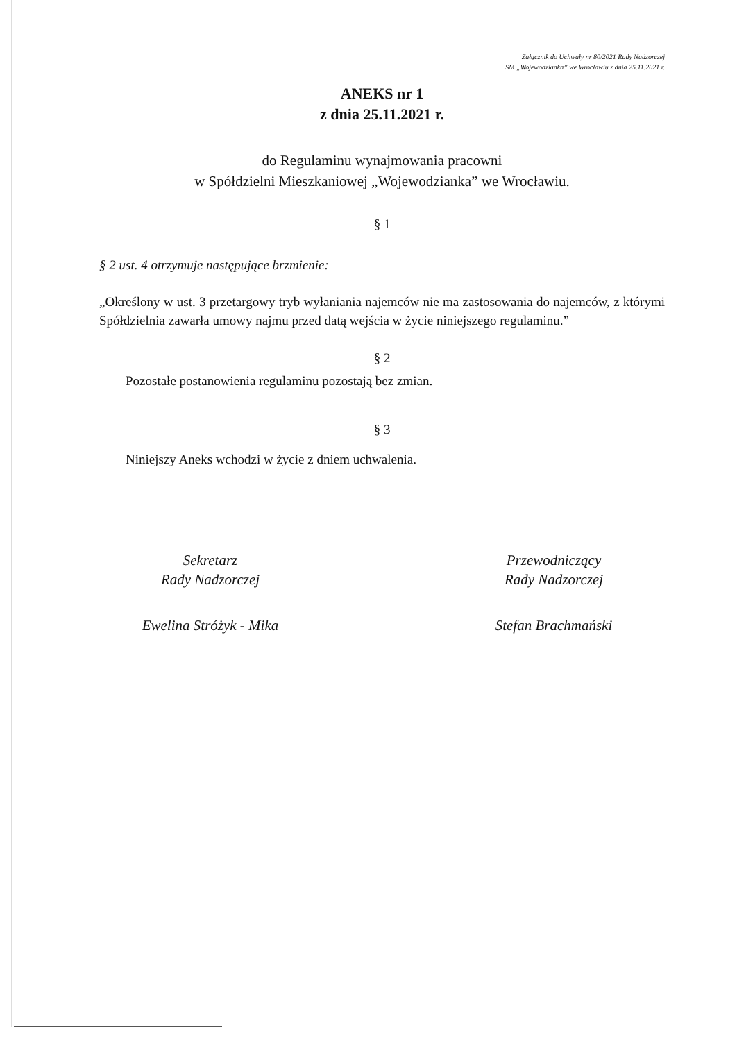Załącznik do Uchwały nr 80/2021 Rady Nadzorczej
SM „Wojewodzianka” we Wrocławiu z dnia 25.11.2021 r.
ANEKS nr 1
z dnia 25.11.2021 r.
do Regulaminu wynajmowania pracowni
w Spółdzielni Mieszkaniowej „Wojewodzianka” we Wrocławiu.
§ 1
§ 2 ust. 4 otrzymuje następujące brzmienie:
„Określony w ust. 3 przetargowy tryb wyłaniania najemców nie ma zastosowania do najemców, z którymi Spółdzielnia zawarła umowy najmu przed datą wejścia w życie niniejszego regulaminu.”
§ 2
Pozostałe postanowienia regulaminu pozostają bez zmian.
§ 3
Niniejszy Aneks wchodzi w życie z dniem uchwalenia.
Sekretarz
Rady Nadzorczej
Ewelina Stróżyk - Mika
Przewodniczący
Rady Nadzorczej
Stefan Brachmański